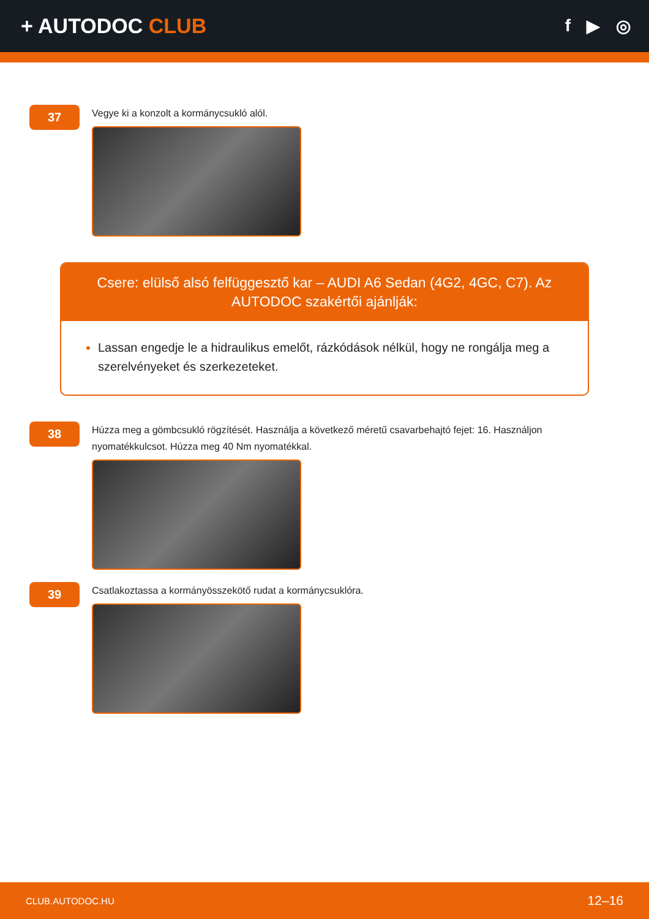+ AUTODOC CLUB
f ▶ ◎
37
Vegye ki a konzolt a kormánycsukló alól.
Csere: elülső alsó felfüggesztő kar – AUDI A6 Sedan (4G2, 4GC, C7). Az AUTODOC szakértői ajánlják:
Lassan engedje le a hidraulikus emelőt, rázkódások nélkül, hogy ne rongálja meg a szerelvényeket és szerkezeteket.
38
Húzza meg a gömbcsukló rögzítését. Használja a következő méretű csavarbehajtó fejet: 16. Használjon nyomatékkulcsot. Húzza meg 40 Nm nyomatékkal.
39
Csatlakoztassa a kormányösszekötő rudat a kormánycsuklóra.
CLUB.AUTODOC.HU 12–16